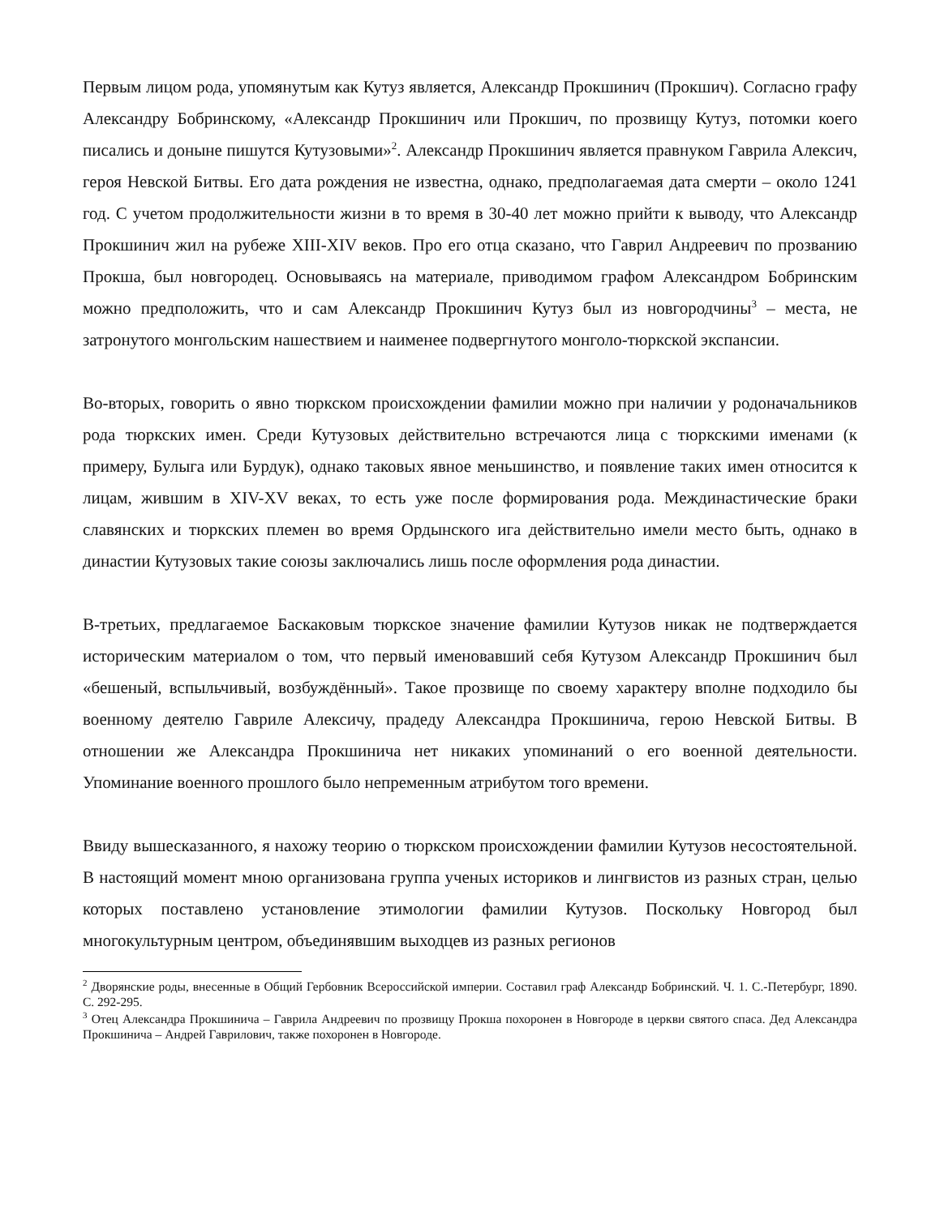Первым лицом рода, упомянутым как Кутуз является, Александр Прокшинич (Прокшич). Согласно графу Александру Бобринскому, «Александр Прокшинич или Прокшич, по прозвищу Кутуз, потомки коего писались и доныне пишутся Кутузовыми»<sup>2</sup>. Александр Прокшинич является правнуком Гаврила Алексич, героя Невской Битвы. Его дата рождения не известна, однако, предполагаемая дата смерти – около 1241 год. С учетом продолжительности жизни в то время в 30-40 лет можно прийти к выводу, что Александр Прокшинич жил на рубеже XIII-XIV веков. Про его отца сказано, что Гаврил Андреевич по прозванию Прокша, был новгородец. Основываясь на материале, приводимом графом Александром Бобринским можно предположить, что и сам Александр Прокшинич Кутуз был из новгородчины<sup>3</sup> – места, не затронутого монгольским нашествием и наименее подвергнутого монголо-тюркской экспансии.
Во-вторых, говорить о явно тюркском происхождении фамилии можно при наличии у родоначальников рода тюркских имен. Среди Кутузовых действительно встречаются лица с тюркскими именами (к примеру, Булыга или Бурдук), однако таковых явное меньшинство, и появление таких имен относится к лицам, жившим в XIV-XV веках, то есть уже после формирования рода. Междинастические браки славянских и тюркских племен во время Ордынского ига действительно имели место быть, однако в династии Кутузовых такие союзы заключались лишь после оформления рода династии.
В-третьих, предлагаемое Баскаковым тюркское значение фамилии Кутузов никак не подтверждается историческим материалом о том, что первый именовавший себя Кутузом Александр Прокшинич был «бешеный, вспыльчивый, возбуждённый». Такое прозвище по своему характеру вполне подходило бы военному деятелю Гавриле Алексичу, прадеду Александра Прокшинича, герою Невской Битвы. В отношении же Александра Прокшинича нет никаких упоминаний о его военной деятельности. Упоминание военного прошлого было непременным атрибутом того времени.
Ввиду вышесказанного, я нахожу теорию о тюркском происхождении фамилии Кутузов несостоятельной. В настоящий момент мною организована группа ученых историков и лингвистов из разных стран, целью которых поставлено установление этимологии фамилии Кутузов. Поскольку Новгород был многокультурным центром, объединявшим выходцев из разных регионов
<sup>2</sup> Дворянские роды, внесенные в Общий Гербовник Всероссийской империи. Составил граф Александр Бобринский. Ч. 1. С.-Петербург, 1890. С. 292-295.
<sup>3</sup> Отец Александра Прокшинича – Гаврила Андреевич по прозвищу Прокша похоронен в Новгороде в церкви святого спаса. Дед Александра Прокшинича – Андрей Гаврилович, также похоронен в Новгороде.